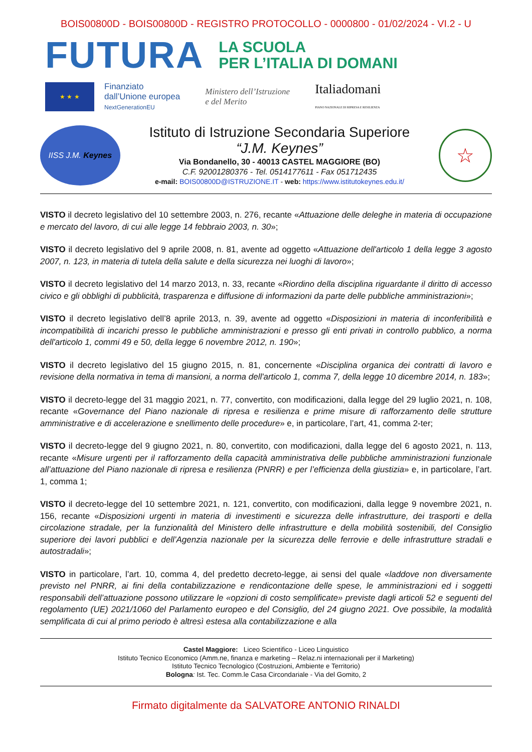BOIS00800D - BOIS00800D - REGISTRO PROTOCOLLO - 0000800 - 01/02/2024 - VI.2 - U
FUTURA
LA SCUOLA
PER L’ITALIA DI DOMANI
★ ★ ★
Finanziato
dall’Unione europea
NextGenerationEU
Ministero dell’Istruzione
e del Merito
Italiadomani
PIANO NAZIONALE DI RIPRESA E RESILIENZA
IISS J.M. Keynes
Istituto di Istruzione Secondaria Superiore
“J.M. Keynes”
Via Bondanello, 30 - 40013 CASTEL MAGGIORE (BO)
C.F. 92001280376 - Tel. 0514177611 - Fax 051712435
e-mail: BOIS00800D@ISTRUZIONE.IT - web: https://www.istitutokeynes.edu.it/
☆
VISTO il decreto legislativo del 10 settembre 2003, n. 276, recante «Attuazione delle deleghe in materia di occupazione e mercato del lavoro, di cui alle legge 14 febbraio 2003, n. 30»;
VISTO il decreto legislativo del 9 aprile 2008, n. 81, avente ad oggetto «Attuazione dell'articolo 1 della legge 3 agosto 2007, n. 123, in materia di tutela della salute e della sicurezza nei luoghi di lavoro»;
VISTO il decreto legislativo del 14 marzo 2013, n. 33, recante «Riordino della disciplina riguardante il diritto di accesso civico e gli obblighi di pubblicità, trasparenza e diffusione di informazioni da parte delle pubbliche amministrazioni»;
VISTO il decreto legislativo dell’8 aprile 2013, n. 39, avente ad oggetto «Disposizioni in materia di inconferibilità e incompatibilità di incarichi presso le pubbliche amministrazioni e presso gli enti privati in controllo pubblico, a norma dell'articolo 1, commi 49 e 50, della legge 6 novembre 2012, n. 190»;
VISTO il decreto legislativo del 15 giugno 2015, n. 81, concernente «Disciplina organica dei contratti di lavoro e revisione della normativa in tema di mansioni, a norma dell'articolo 1, comma 7, della legge 10 dicembre 2014, n. 183»;
VISTO il decreto-legge del 31 maggio 2021, n. 77, convertito, con modificazioni, dalla legge del 29 luglio 2021, n. 108, recante «Governance del Piano nazionale di ripresa e resilienza e prime misure di rafforzamento delle strutture amministrative e di accelerazione e snellimento delle procedure» e, in particolare, l’art, 41, comma 2-ter;
VISTO il decreto-legge del 9 giugno 2021, n. 80, convertito, con modificazioni, dalla legge del 6 agosto 2021, n. 113, recante «Misure urgenti per il rafforzamento della capacità amministrativa delle pubbliche amministrazioni funzionale all’attuazione del Piano nazionale di ripresa e resilienza (PNRR) e per l’efficienza della giustizia» e, in particolare, l’art. 1, comma 1;
VISTO il decreto-legge del 10 settembre 2021, n. 121, convertito, con modificazioni, dalla legge 9 novembre 2021, n. 156, recante «Disposizioni urgenti in materia di investimenti e sicurezza delle infrastrutture, dei trasporti e della circolazione stradale, per la funzionalità del Ministero delle infrastrutture e della mobilità sostenibili, del Consiglio superiore dei lavori pubblici e dell’Agenzia nazionale per la sicurezza delle ferrovie e delle infrastrutture stradali e autostradali»;
VISTO in particolare, l’art. 10, comma 4, del predetto decreto-legge, ai sensi del quale «laddove non diversamente previsto nel PNRR, ai fini della contabilizzazione e rendicontazione delle spese, le amministrazioni ed i soggetti responsabili dell’attuazione possono utilizzare le «opzioni di costo semplificate» previste dagli articoli 52 e seguenti del regolamento (UE) 2021/1060 del Parlamento europeo e del Consiglio, del 24 giugno 2021. Ove possibile, la modalità semplificata di cui al primo periodo è altresì estesa alla contabilizzazione e alla
Castel Maggiore: Liceo Scientifico - Liceo Linguistico
Istituto Tecnico Economico (Amm.ne, finanza e marketing – Relaz.ni internazionali per il Marketing)
Istituto Tecnico Tecnologico (Costruzioni, Ambiente e Territorio)
Bologna: Ist. Tec. Comm.le Casa Circondariale - Via del Gomito, 2
Firmato digitalmente da SALVATORE ANTONIO RINALDI